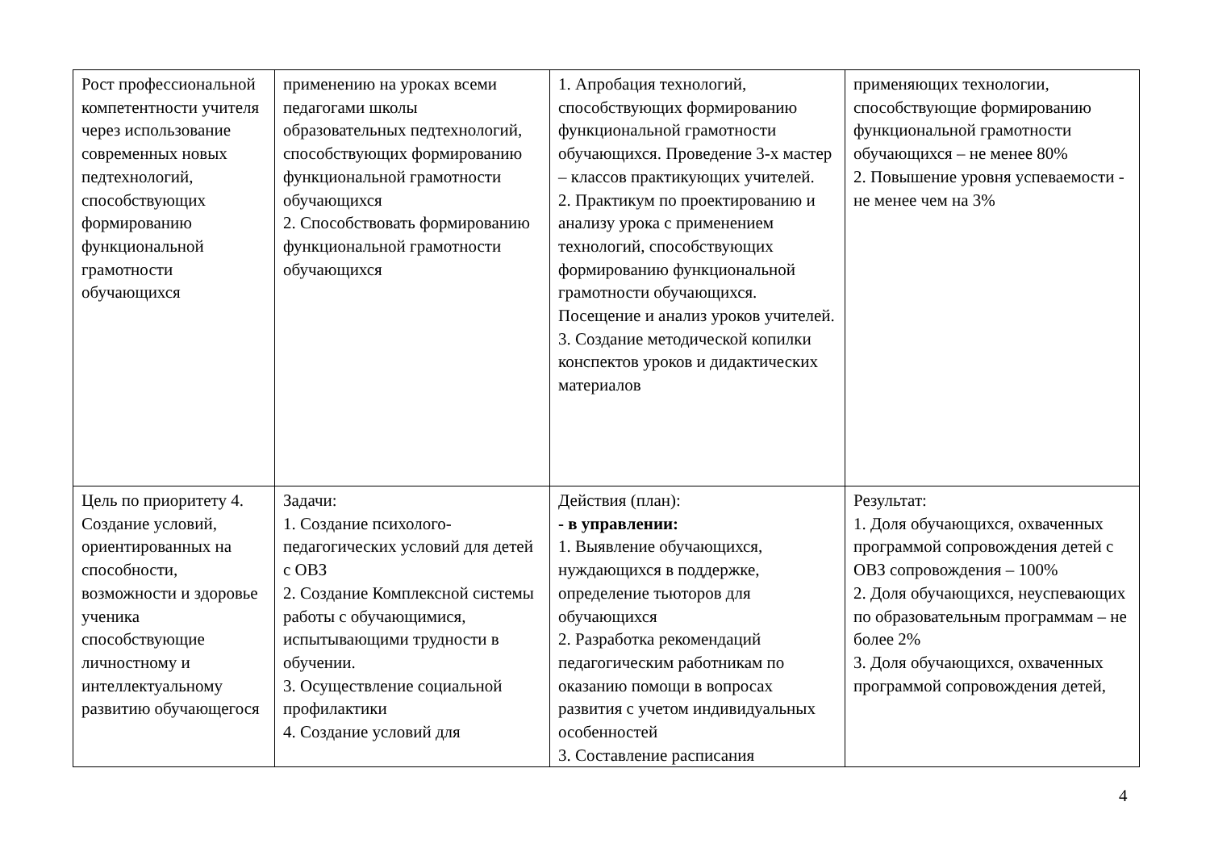| Рост профессиональной компетентности учителя через использование современных новых педтехнологий, способствующих формированию функциональной грамотности обучающихся | применению на уроках всеми педагогами школы образовательных педтехнологий, способствующих формированию функциональной грамотности обучающихся 2. Способствовать формированию функциональной грамотности обучающихся | 1. Апробация технологий, способствующих формированию функциональной грамотности обучающихся. Проведение 3-х мастер – классов практикующих учителей. 2. Практикум по проектированию и анализу урока с применением технологий, способствующих формированию функциональной грамотности обучающихся. Посещение и анализ уроков учителей. 3. Создание методической копилки конспектов уроков и дидактических материалов | применяющих технологии, способствующие формированию функциональной грамотности обучающихся – не менее 80% 2. Повышение уровня успеваемости - не менее чем на 3% |
| Цель по приоритету 4. Создание условий, ориентированных на способности, возможности и здоровье ученика способствующие личностному и интеллектуальному развитию обучающегося | Задачи: 1. Создание психолого-педагогических условий для детей с ОВЗ 2. Создание Комплексной системы работы с обучающимися, испытывающими трудности в обучении. 3. Осуществление социальной профилактики 4. Создание условий для | Действия (план): - в управлении: 1. Выявление обучающихся, нуждающихся в поддержке, определение тьюторов для обучающихся 2. Разработка рекомендаций педагогическим работникам по оказанию помощи в вопросах развития с учетом индивидуальных особенностей 3. Составление расписания | Результат: 1. Доля обучающихся, охваченных программой сопровождения детей с ОВЗ сопровождения – 100% 2. Доля обучающихся, неуспевающих по образовательным программам – не более 2% 3. Доля обучающихся, охваченных программой сопровождения детей, |
4